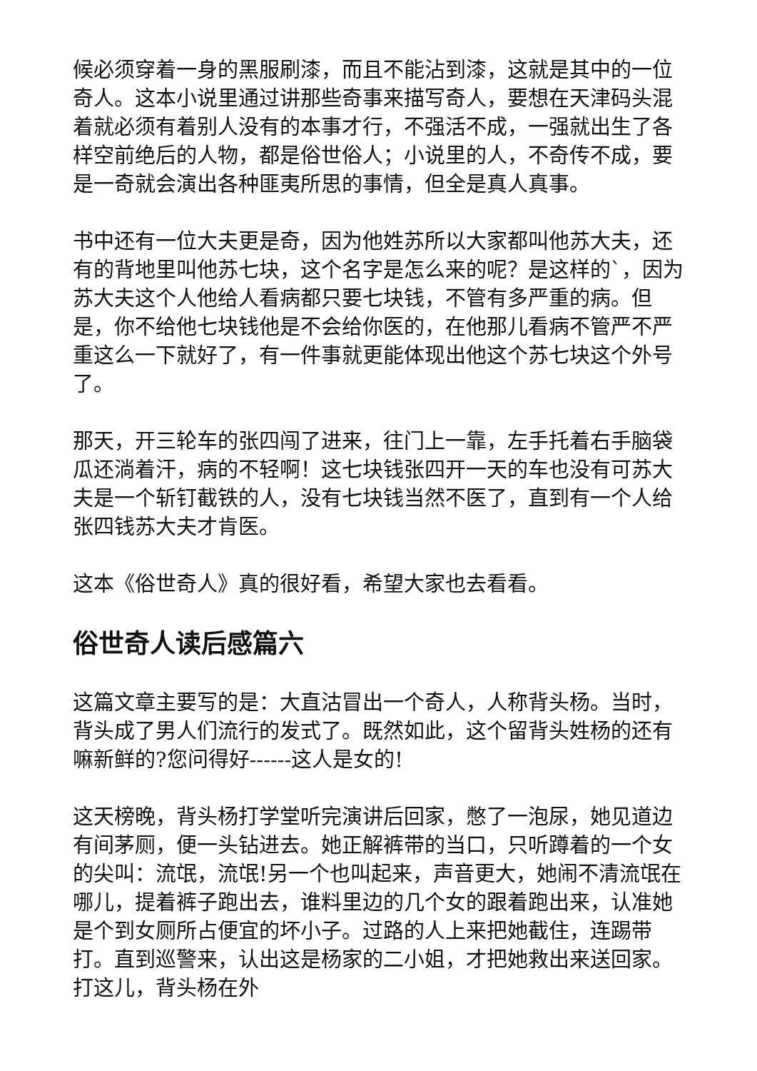候必须穿着一身的黑服刷漆，而且不能沾到漆，这就是其中的一位奇人。这本小说里通过讲那些奇事来描写奇人，要想在天津码头混着就必须有着别人没有的本事才行，不强活不成，一强就出生了各样空前绝后的人物，都是俗世俗人；小说里的人，不奇传不成，要是一奇就会演出各种匪夷所思的事情，但全是真人真事。
书中还有一位大夫更是奇，因为他姓苏所以大家都叫他苏大夫，还有的背地里叫他苏七块，这个名字是怎么来的呢？是这样的`，因为苏大夫这个人他给人看病都只要七块钱，不管有多严重的病。但是，你不给他七块钱他是不会给你医的，在他那儿看病不管严不严重这么一下就好了，有一件事就更能体现出他这个苏七块这个外号了。
那天，开三轮车的张四闯了进来，往门上一靠，左手托着右手脑袋瓜还淌着汗，病的不轻啊！这七块钱张四开一天的车也没有可苏大夫是一个斩钉截铁的人，没有七块钱当然不医了，直到有一个人给张四钱苏大夫才肯医。
这本《俗世奇人》真的很好看，希望大家也去看看。
俗世奇人读后感篇六
这篇文章主要写的是：大直沽冒出一个奇人，人称背头杨。当时，背头成了男人们流行的发式了。既然如此，这个留背头姓杨的还有嘛新鲜的?您问得好------这人是女的!
这天榜晚，背头杨打学堂听完演讲后回家，憋了一泡尿，她见道边有间茅厕，便一头钻进去。她正解裤带的当口，只听蹲着的一个女的尖叫：流氓，流氓!另一个也叫起来，声音更大，她闹不清流氓在哪儿，提着裤子跑出去，谁料里边的几个女的跟着跑出来，认准她是个到女厕所占便宜的坏小子。过路的人上来把她截住，连踢带打。直到巡警来，认出这是杨家的二小姐，才把她救出来送回家。打这儿，背头杨在外